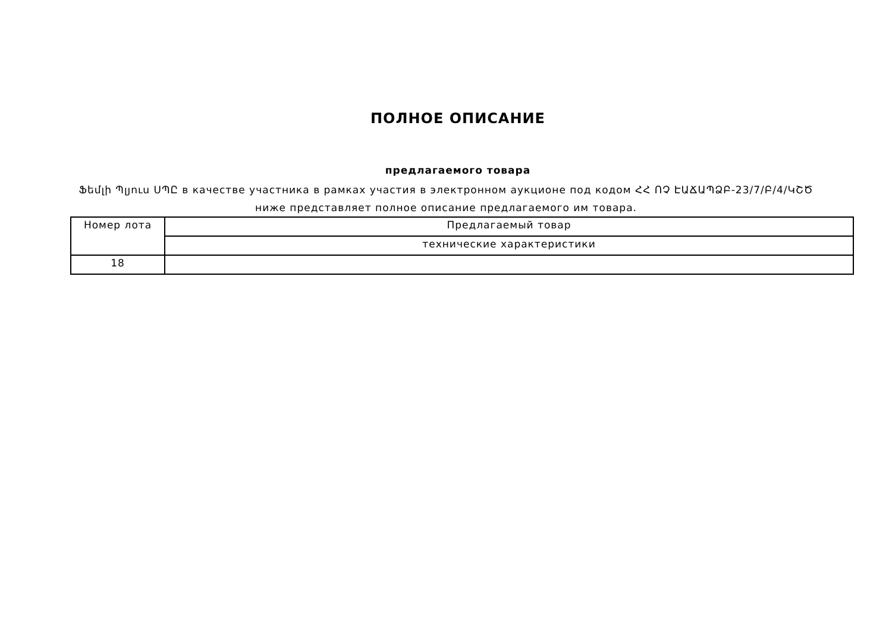ПОЛНОЕ ОПИСАНИЕ
предлагаемого товара
Ֆեմլի Պլյուս ՍՊԸ в качестве участника в рамках участия в электронном аукционе под кодом ՀՀ ՈՉ ԷԱՃԱՊՁԲ-23/7/Բ/4/ԿՇԾ ниже представляет полное описание предлагаемого им товара.
| Номер лота | Предлагаемый товар |
| | технические характеристики |
| 18 | |